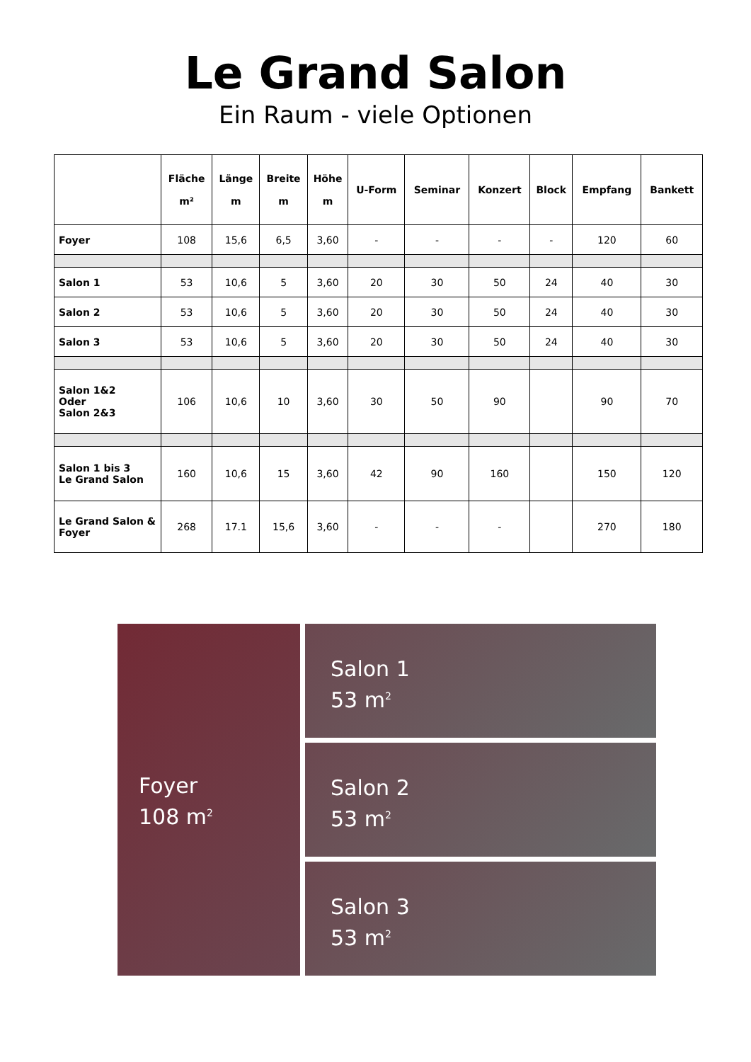Le Grand Salon
Ein Raum - viele Optionen
| | Fläche m² | Länge m | Breite m | Höhe m | U-Form | Seminar | Konzert | Block | Empfang | Bankett |
| --- | --- | --- | --- | --- | --- | --- | --- | --- | --- | --- |
| Foyer | 108 | 15,6 | 6,5 | 3,60 | - | - | - | - | 120 | 60 |
| Salon 1 | 53 | 10,6 | 5 | 3,60 | 20 | 30 | 50 | 24 | 40 | 30 |
| Salon 2 | 53 | 10,6 | 5 | 3,60 | 20 | 30 | 50 | 24 | 40 | 30 |
| Salon 3 | 53 | 10,6 | 5 | 3,60 | 20 | 30 | 50 | 24 | 40 | 30 |
| Salon 1&2 Oder Salon 2&3 | 106 | 10,6 | 10 | 3,60 | 30 | 50 | 90 | | 90 | 70 |
| Salon 1 bis 3 Le Grand Salon | 160 | 10,6 | 15 | 3,60 | 42 | 90 | 160 | | 150 | 120 |
| Le Grand Salon & Foyer | 268 | 17.1 | 15,6 | 3,60 | - | - | - | | 270 | 180 |
Foyer
108 m<sup>2</sup>
Salon 1
53 m<sup>2</sup>
Salon 2
53 m<sup>2</sup>
Salon 3
53 m<sup>2</sup>